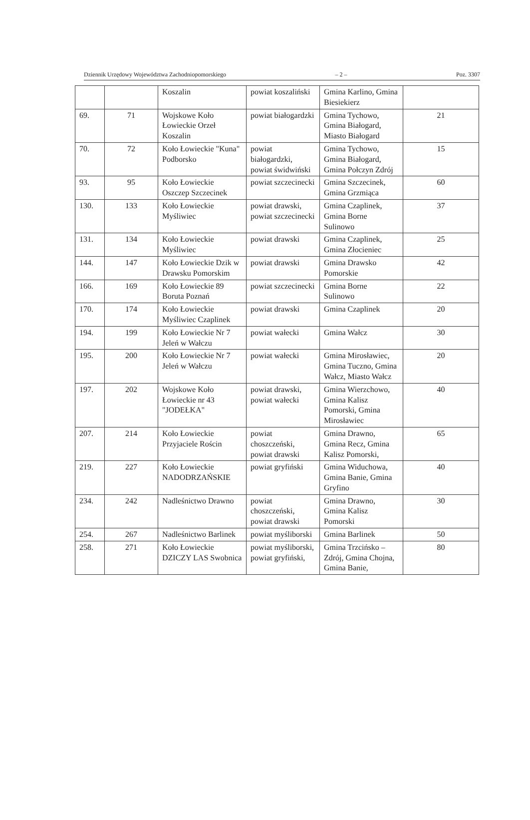Dziennik Urzędowy Województwa Zachodniopomorskiego – 2 – Poz. 3307
| | | Koszalin | powiat koszaliński | Gmina Karlino, Gmina Biesiekierz | |
| 69. | 71 | Wojskowe Koło Łowieckie Orzeł Koszalin | powiat białogardzki | Gmina Tychowo, Gmina Białogard, Miasto Białogard | 21 |
| 70. | 72 | Koło Łowieckie "Kuna" Podborsko | powiat białogardzki, powiat świdwiński | Gmina Tychowo, Gmina Białogard, Gmina Połczyn Zdrój | 15 |
| 93. | 95 | Koło Łowieckie Oszczep Szczecinek | powiat szczecinecki | Gmina Szczecinek, Gmina Grzmiąca | 60 |
| 130. | 133 | Koło Łowieckie Myśliwiec | powiat drawski, powiat szczecinecki | Gmina Czaplinek, Gmina Borne Sulinowo | 37 |
| 131. | 134 | Koło Łowieckie Myśliwiec | powiat drawski | Gmina Czaplinek, Gmina Złocieniec | 25 |
| 144. | 147 | Koło Łowieckie Dzik w Drawsku Pomorskim | powiat drawski | Gmina Drawsko Pomorskie | 42 |
| 166. | 169 | Koło Łowieckie 89 Boruta Poznań | powiat szczecinecki | Gmina Borne Sulinowo | 22 |
| 170. | 174 | Koło Łowieckie Myśliwiec Czaplinek | powiat drawski | Gmina Czaplinek | 20 |
| 194. | 199 | Koło Łowieckie Nr 7 Jeleń w Wałczu | powiat wałecki | Gmina Wałcz | 30 |
| 195. | 200 | Koło Łowieckie Nr 7 Jeleń w Wałczu | powiat wałecki | Gmina Mirosławiec, Gmina Tuczno, Gmina Wałcz, Miasto Wałcz | 20 |
| 197. | 202 | Wojskowe Koło Łowieckie nr 43 "JODEŁKA" | powiat drawski, powiat wałecki | Gmina Wierzchowo, Gmina Kalisz Pomorski, Gmina Mirosławiec | 40 |
| 207. | 214 | Koło Łowieckie Przyjaciele Rościn | powiat choszczeński, powiat drawski | Gmina Drawno, Gmina Recz, Gmina Kalisz Pomorski, | 65 |
| 219. | 227 | Koło Łowieckie NADODRZAŃSKIE | powiat gryfiński | Gmina Widuchowa, Gmina Banie, Gmina Gryfino | 40 |
| 234. | 242 | Nadleśnictwo Drawno | powiat choszczeński, powiat drawski | Gmina Drawno, Gmina Kalisz Pomorski | 30 |
| 254. | 267 | Nadleśnictwo Barlinek | powiat myśliborski | Gmina Barlinek | 50 |
| 258. | 271 | Koło Łowieckie DZICZY LAS Swobnica | powiat myśliborski, powiat gryfiński, | Gmina Trzcińsko – Zdrój, Gmina Chojna, Gmina Banie, | 80 |